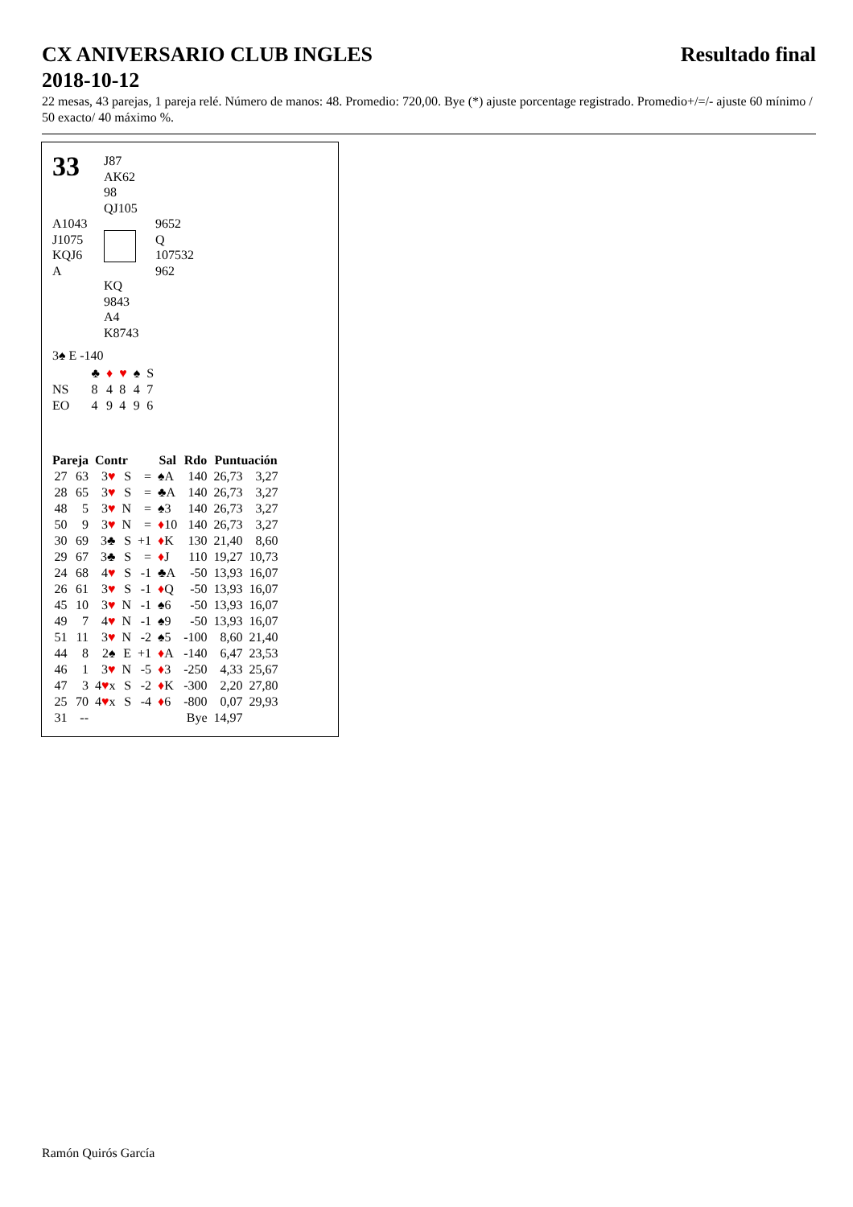CX ANIVERSARIO CLUB INGLES
2018-10-12 Resultado final
22 mesas, 43 parejas, 1 pareja relé. Número de manos: 48. Promedio: 720,00. Bye (*) ajuste porcentage registrado. Promedio+/=/- ajuste 60 mínimo / 50 exacto/ 40 máximo %.
33
J87
AK62
98
QJ105
A1043
J1075
KQJ6
A
9652
Q
107532
962
KQ
9843
A4
K8743
3♠ E -140
| | ♣ | ♦ | ♥ | ♠ | S |
| NS | 8 | 4 | 8 | 4 | 7 |
| EO | 4 | 9 | 4 | 9 | 6 |
| Pareja | | Contr | | | Sal | Rdo | Puntuación | |
| --- | --- | --- | --- | --- | --- | --- | --- | --- |
| 27 | 63 | 3 ♥ | S | = | ♠A | 140 | 26,73 | 3,27 |
| 28 | 65 | 3 ♥ | S | = | ♣A | 140 | 26,73 | 3,27 |
| 48 | 5 | 3 ♥ | N | = | ♠3 | 140 | 26,73 | 3,27 |
| 50 | 9 | 3 ♥ | N | = | ♦ 10 | 140 | 26,73 | 3,27 |
| 30 | 69 | 3♣ | S | +1 | ♦ K | 130 | 21,40 | 8,60 |
| 29 | 67 | 3♣ | S | = | ♦ J | 110 | 19,27 | 10,73 |
| 24 | 68 | 4 ♥ | S | -1 | ♣A | -50 | 13,93 | 16,07 |
| 26 | 61 | 3 ♥ | S | -1 | ♦ Q | -50 | 13,93 | 16,07 |
| 45 | 10 | 3 ♥ | N | -1 | ♠6 | -50 | 13,93 | 16,07 |
| 49 | 7 | 4 ♥ | N | -1 | ♠9 | -50 | 13,93 | 16,07 |
| 51 | 11 | 3 ♥ | N | -2 | ♠5 | -100 | 8,60 | 21,40 |
| 44 | 8 | 2♠ | E | +1 | ♦ A | -140 | 6,47 | 23,53 |
| 46 | 1 | 3 ♥ | N | -5 | ♦ 3 | -250 | 4,33 | 25,67 |
| 47 | 3 | 4 ♥ x | S | -2 | ♦ K | -300 | 2,20 | 27,80 |
| 25 | 70 | 4 ♥ x | S | -4 | ♦ 6 | -800 | 0,07 | 29,93 |
| 31 | -- | | | | | Bye | 14,97 | |
Ramón Quirós García